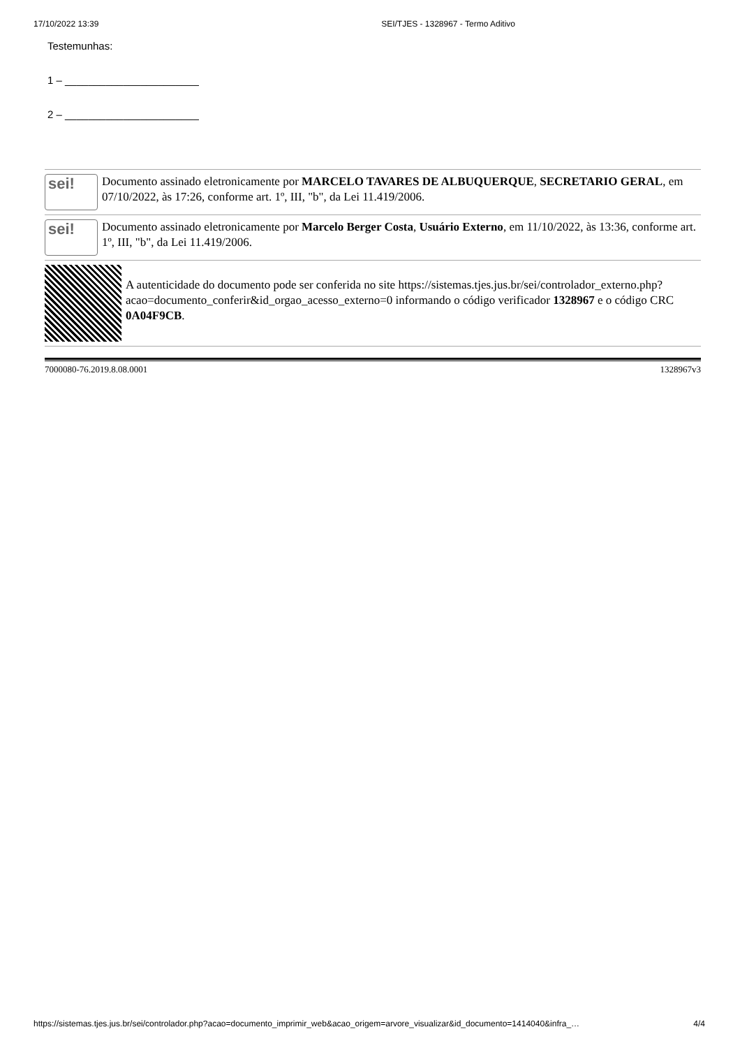17/10/2022 13:39 SEI/TJES - 1328967 - Termo Aditivo
Testemunhas:
1 – _______________________
2 – _______________________
sei!
Documento assinado eletronicamente por MARCELO TAVARES DE ALBUQUERQUE, SECRETARIO GERAL, em 07/10/2022, às 17:26, conforme art. 1º, III, "b", da Lei 11.419/2006.
sei!
Documento assinado eletronicamente por Marcelo Berger Costa, Usuário Externo, em 11/10/2022, às 13:36, conforme art. 1º, III, "b", da Lei 11.419/2006.
A autenticidade do documento pode ser conferida no site https://sistemas.tjes.jus.br/sei/controlador_externo.php?acao=documento_conferir&id_orgao_acesso_externo=0 informando o código verificador 1328967 e o código CRC 0A04F9CB.
7000080-76.2019.8.08.0001 1328967v3
https://sistemas.tjes.jus.br/sei/controlador.php?acao=documento_imprimir_web&acao_origem=arvore_visualizar&id_documento=1414040&infra_… 4/4